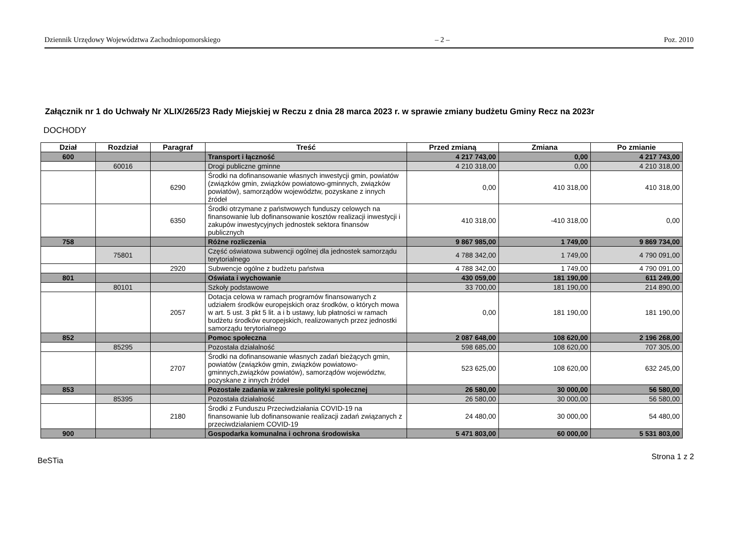Dziennik Urzędowy Województwa Zachodniopomorskiego – 2 – Poz. 2010
Załącznik nr 1 do Uchwały Nr XLIX/265/23 Rady Miejskiej w Reczu z dnia 28 marca 2023 r. w sprawie zmiany budżetu Gminy Recz na 2023r
DOCHODY
| Dział | Rozdział | Paragraf | Treść | Przed zmianą | Zmiana | Po zmianie |
| --- | --- | --- | --- | --- | --- | --- |
| 600 | | | Transport i łączność | 4 217 743,00 | 0,00 | 4 217 743,00 |
| | 60016 | | Drogi publiczne gminne | 4 210 318,00 | 0,00 | 4 210 318,00 |
| | | 6290 | Środki na dofinansowanie własnych inwestycji gmin, powiatów (związków gmin, związków powiatowo-gminnych, związków powiatów), samorządów województw, pozyskane z innych źródeł | 0,00 | 410 318,00 | 410 318,00 |
| | | 6350 | Środki otrzymane z państwowych funduszy celowych na finansowanie lub dofinansowanie kosztów realizacji inwestycji i zakupów inwestycyjnych jednostek sektora finansów publicznych | 410 318,00 | -410 318,00 | 0,00 |
| 758 | | | Różne rozliczenia | 9 867 985,00 | 1 749,00 | 9 869 734,00 |
| | 75801 | | Część oświatowa subwencji ogólnej dla jednostek samorządu terytorialnego | 4 788 342,00 | 1 749,00 | 4 790 091,00 |
| | | 2920 | Subwencje ogólne z budżetu państwa | 4 788 342,00 | 1 749,00 | 4 790 091,00 |
| 801 | | | Oświata i wychowanie | 430 059,00 | 181 190,00 | 611 249,00 |
| | 80101 | | Szkoły podstawowe | 33 700,00 | 181 190,00 | 214 890,00 |
| | | 2057 | Dotacja celowa w ramach programów finansowanych z udziałem środków europejskich oraz środków, o których mowa w art. 5 ust. 3 pkt 5 lit. a i b ustawy, lub płatności w ramach budżetu środków europejskich, realizowanych przez jednostki samorządu terytorialnego | 0,00 | 181 190,00 | 181 190,00 |
| 852 | | | Pomoc społeczna | 2 087 648,00 | 108 620,00 | 2 196 268,00 |
| | 85295 | | Pozostała działalność | 598 685,00 | 108 620,00 | 707 305,00 |
| | | 2707 | Środki na dofinansowanie własnych zadań bieżących gmin, powiatów (związków gmin, związków powiatowo-gminnych,związków powiatów), samorządów województw, pozyskane z innych źródeł | 523 625,00 | 108 620,00 | 632 245,00 |
| 853 | | | Pozostałe zadania w zakresie polityki społecznej | 26 580,00 | 30 000,00 | 56 580,00 |
| | 85395 | | Pozostała działalność | 26 580,00 | 30 000,00 | 56 580,00 |
| | | 2180 | Środki z Funduszu Przeciwdziałania COVID-19 na finansowanie lub dofinansowanie realizacji zadań związanych z przeciwdziałaniem COVID-19 | 24 480,00 | 30 000,00 | 54 480,00 |
| 900 | | | Gospodarka komunalna i ochrona środowiska | 5 471 803,00 | 60 000,00 | 5 531 803,00 |
BeSTia Strona 1 z 2